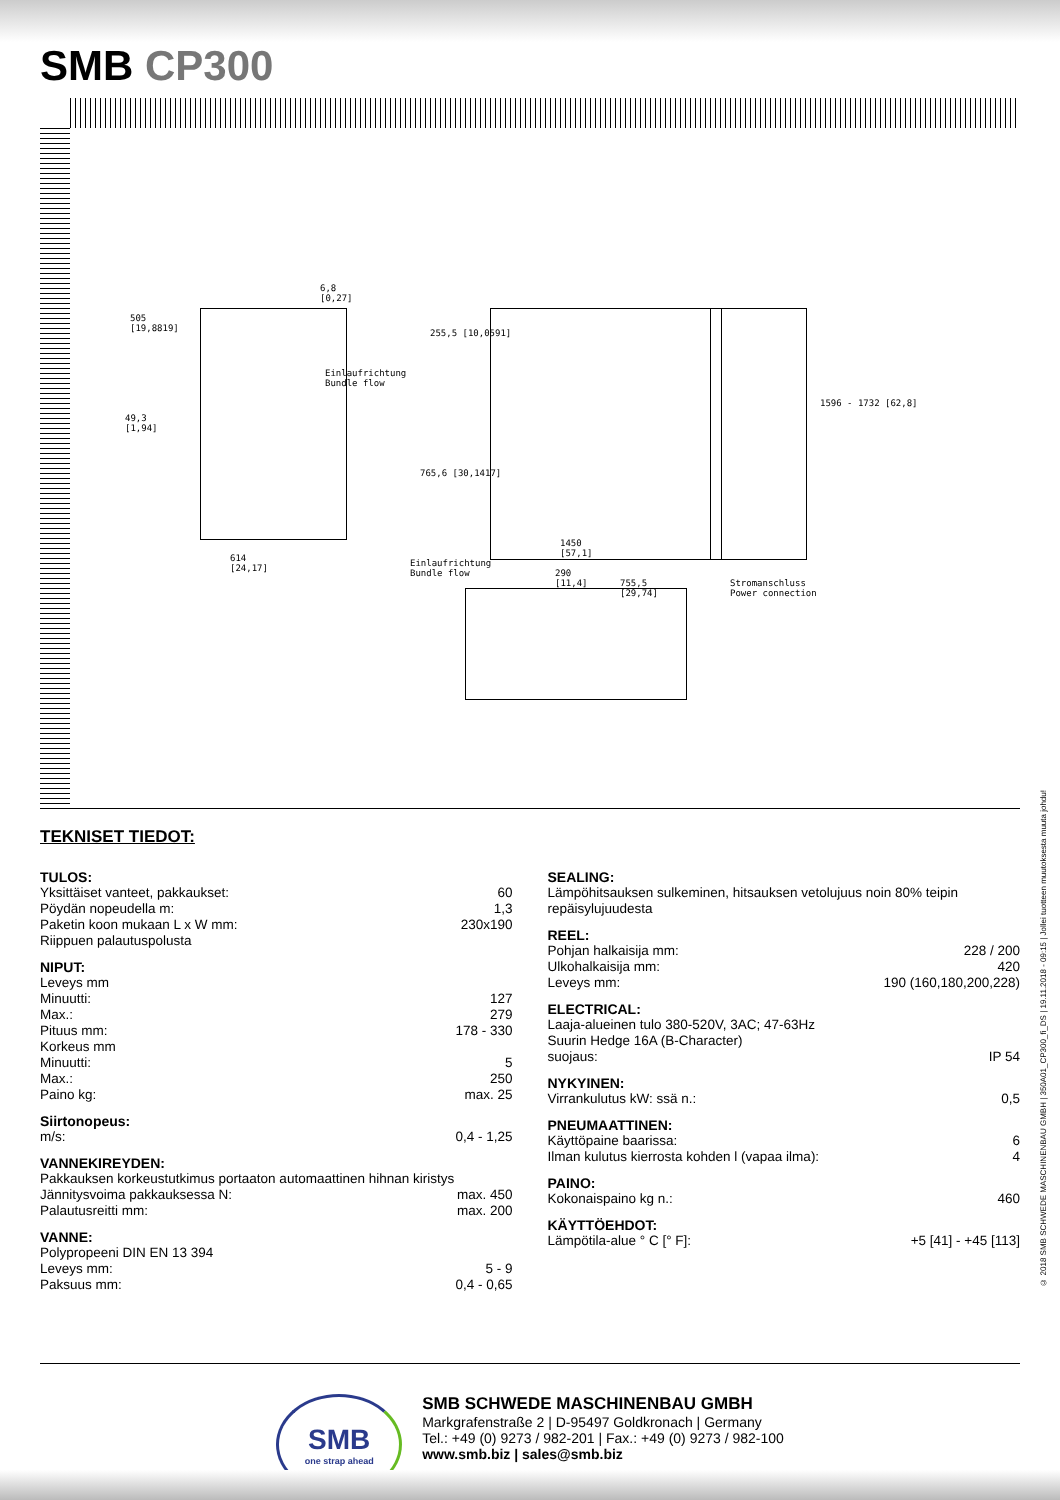SMB CP300
505
[19,8819]
6,8
[0,27]
Einlaufrichtung
Bundle flow
49,3
[1,94]
614
[24,17]
255,5 [10,0591]
765,6 [30,1417]
1450
[57,1]
Einlaufrichtung
Bundle flow
290
[11,4]
755,5
[29,74]
1596 - 1732 [62,8]
Stromanschluss
Power connection
TEKNISET TIEDOT:
TULOS:
| Yksittäiset vanteet, pakkaukset: | 60 |
| Pöydän nopeudella m: | 1,3 |
| Paketin koon mukaan L x W mm: | 230x190 |
| Riippuen palautuspolusta | |
NIPUT:
| Leveys mm | |
| Minuutti: | 127 |
| Max.: | 279 |
| Pituus mm: | 178 - 330 |
| Korkeus mm | |
| Minuutti: | 5 |
| Max.: | 250 |
| Paino kg: | max. 25 |
Siirtonopeus:
| m/s: | 0,4 - 1,25 |
VANNEKIREYDEN:
| Pakkauksen korkeustutkimus portaaton automaattinen hihnan kiristys | |
| Jännitysvoima pakkauksessa N: | max. 450 |
| Palautusreitti mm: | max. 200 |
VANNE:
| Polypropeeni DIN EN 13 394 | |
| Leveys mm: | 5 - 9 |
| Paksuus mm: | 0,4 - 0,65 |
SEALING:
Lämpöhitsauksen sulkeminen, hitsauksen vetolujuus noin 80% teipin repäisylujuudesta
REEL:
| Pohjan halkaisija mm: | 228 / 200 |
| Ulkohalkaisija mm: | 420 |
| Leveys mm: | 190 (160,180,200,228) |
ELECTRICAL:
| Laaja-alueinen tulo 380-520V, 3AC; 47-63Hz | |
| Suurin Hedge 16A (B-Character) | |
| suojaus: | IP 54 |
NYKYINEN:
| Virrankulutus kW: ssä n.: | 0,5 |
PNEUMAATTINEN:
| Käyttöpaine baarissa: | 6 |
| Ilman kulutus kierrosta kohden l (vapaa ilma): | 4 |
PAINO:
| Kokonaispaino kg n.: | 460 |
KÄYTTÖEHDOT:
| Lämpötila-alue ° C [° F]: | +5 [41] - +45 [113] |
SMB
one strap ahead
SMB SCHWEDE MASCHINENBAU GMBH
Markgrafenstraße 2 | D-95497 Goldkronach | Germany
Tel.: +49 (0) 9273 / 982-201 | Fax.: +49 (0) 9273 / 982-100
www.smb.biz | sales@smb.biz
© 2018 SMB SCHWEDE MASCHINENBAU GMBH | 350A01_CP300_fi_DS | 19.11.2018 - 09:15 | Jollei tuotteen muutoksesta muuta johdu!